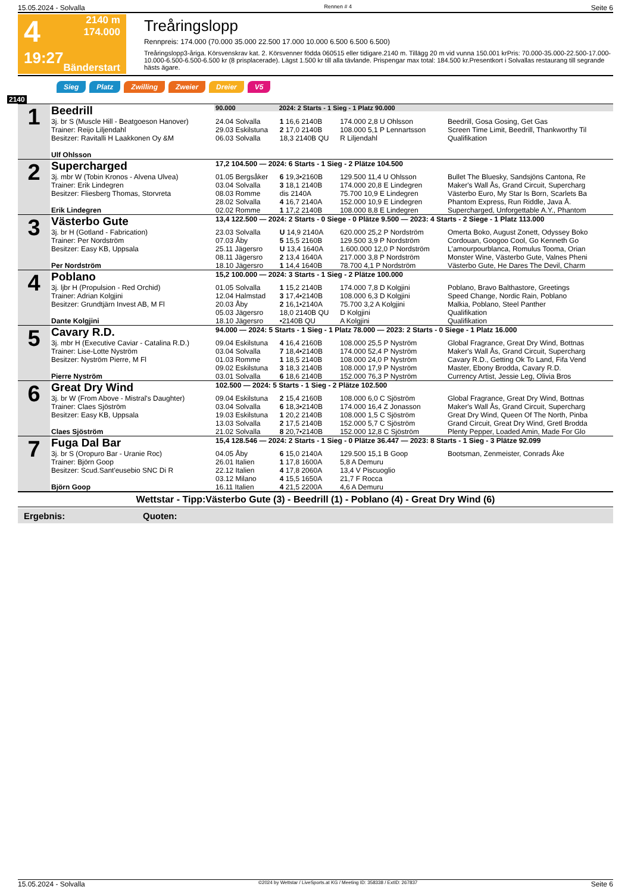15.05.2024 - Solvalla Rennen # 4 Seite 6
4
19:27
2140 m
174.000
Bänderstart
Treåringslopp
Rennpreis: 174.000 (70.000 35.000 22.500 17.000 10.000 6.500 6.500 6.500)
Treåringslopp3-åriga. Körsvenskrav kat. 2. Körsvenner födda 060515 eller tidigare.2140 m. Tillägg 20 m vid vunna 150.001 krPris: 70.000-35.000-22.500-17.000-10.000-6.500-6.500-6.500 kr (8 prisplacerade). Lägst 1.500 kr till alla tävlande. Prispengar max total: 184.500 kr.Presentkort i Solvallas restaurang till segrande hästs ägare.
Sieg Platz Zwilling Zweier Dreier V5
2140
| 1 | Beedrill | / 90.000 / 2024: 2 Starts - 1 Sieg - 1 Platz 90.000 / | | | |
| | 3j. br S (Muscle Hill - Beatgoeson Hanover) | 24.04 Solvalla | 1 16,6 2140B | 174.000 2,8 U Ohlsson | Beedrill, Gosa Gosing, Get Gas |
| | Trainer: Reijo Liljendahl | 29.03 Eskilstuna | 2 17,0 2140B | 108.000 5,1 P Lennartsson | Screen Time Limit, Beedrill, Thankworthy Til |
| | Besitzer: Ravitalli H Laakkonen Oy &M | 06.03 Solvalla | 18,3 2140B QU | R Liljendahl | Qualifikation |
| | Ulf Ohlsson | | | | |
| 2 | Supercharged | 17,2 104.500 — 2024: 6 Starts - 1 Sieg - 2 Plätze 104.500 | | | |
| | 3j. mbr W (Tobin Kronos - Alvena Ulvea) | 01.05 Bergsåker | 6 19,3•2160B | 129.500 11,4 U Ohlsson | Bullet The Bluesky, Sandsjöns Cantona, Re |
| | Trainer: Erik Lindegren | 03.04 Solvalla | 3 18,1 2140B | 174.000 20,8 E Lindegren | Maker's Wall Ås, Grand Circuit, Supercharg |
| | Besitzer: Fliesberg Thomas, Storvreta | 08.03 Romme | dis 2140A | 75.700 10,9 E Lindegren | Västerbo Euro, My Star Is Born, Scarlets Ba |
| | | 28.02 Solvalla | 4 16,7 2140A | 152.000 10,9 E Lindegren | Phantom Express, Run Riddle, Java Å. |
| | Erik Lindegren | 02.02 Romme | 1 17,2 2140B | 108.000 8,8 E Lindegren | Supercharged, Unforgettable A.Y., Phantom |
| 3 | Västerbo Gute | 13,4 122.500 — 2024: 2 Starts - 0 Siege - 0 Plätze 9.500 — 2023: 4 Starts - 2 Siege - 1 Platz 113.000 | | | |
| | 3j. br H (Gotland - Fabrication) | 23.03 Solvalla | U 14,9 2140A | 620.000 25,2 P Nordström | Omerta Boko, August Zonett, Odyssey Boko |
| | Trainer: Per Nordström | 07.03 Åby | 5 15,5 2160B | 129.500 3,9 P Nordström | Cordouan, Googoo Cool, Go Kenneth Go |
| | Besitzer: Easy KB, Uppsala | 25.11 Jägersro | U 13,4 1640A | 1.600.000 12,0 P Nordström | L'amourpourblanca, Romulus Tooma, Orian |
| | | 08.11 Jägersro | 2 13,4 1640A | 217.000 3,8 P Nordström | Monster Wine, Västerbo Gute, Valnes Pheni |
| | Per Nordström | 18.10 Jägersro | 1 14,4 1640B | 78.700 4,1 P Nordström | Västerbo Gute, He Dares The Devil, Charm |
| 4 | Poblano | 15,2 100.000 — 2024: 3 Starts - 1 Sieg - 2 Plätze 100.000 | | | |
| | 3j. ljbr H (Propulsion - Red Orchid) | 01.05 Solvalla | 1 15,2 2140B | 174.000 7,8 D Kolgjini | Poblano, Bravo Balthastore, Greetings |
| | Trainer: Adrian Kolgjini | 12.04 Halmstad | 3 17,4•2140B | 108.000 6,3 D Kolgjini | Speed Change, Nordic Rain, Poblano |
| | Besitzer: Grundtjärn Invest AB, M Fl | 20.03 Åby | 2 16,1•2140A | 75.700 3,2 A Kolgjini | Malkia, Poblano, Steel Panther |
| | | 05.03 Jägersro | 18,0 2140B QU | D Kolgjini | Qualifikation |
| | Dante Kolgjini | 18.10 Jägersro | •2140B QU | A Kolgjini | Qualifikation |
| 5 | Cavary R.D. | 94.000 — 2024: 5 Starts - 1 Sieg - 1 Platz 78.000 — 2023: 2 Starts - 0 Siege - 1 Platz 16.000 | | | |
| | 3j. mbr H (Executive Caviar - Catalina R.D.) | 09.04 Eskilstuna | 4 16,4 2160B | 108.000 25,5 P Nyström | Global Fragrance, Great Dry Wind, Bottnas |
| | Trainer: Lise-Lotte Nyström | 03.04 Solvalla | 7 18,4•2140B | 174.000 52,4 P Nyström | Maker's Wall Ås, Grand Circuit, Supercharg |
| | Besitzer: Nyström Pierre, M Fl | 01.03 Romme | 1 18,5 2140B | 108.000 24,0 P Nyström | Cavary R.D., Getting Ok To Land, Fifa Vend |
| | | 09.02 Eskilstuna | 3 18,3 2140B | 108.000 17,9 P Nyström | Master, Ebony Brodda, Cavary R.D. |
| | Pierre Nyström | 03.01 Solvalla | 6 18,6 2140B | 152.000 76,3 P Nyström | Currency Artist, Jessie Leg, Olivia Bros |
| 6 | Great Dry Wind | 102.500 — 2024: 5 Starts - 1 Sieg - 2 Plätze 102.500 | | | |
| | 3j. br W (From Above - Mistral's Daughter) | 09.04 Eskilstuna | 2 15,4 2160B | 108.000 6,0 C Sjöström | Global Fragrance, Great Dry Wind, Bottnas |
| | Trainer: Claes Sjöström | 03.04 Solvalla | 6 18,3•2140B | 174.000 16,4 Z Jonasson | Maker's Wall Ås, Grand Circuit, Supercharg |
| | Besitzer: Easy KB, Uppsala | 19.03 Eskilstuna | 1 20,2 2140B | 108.000 1,5 C Sjöström | Great Dry Wind, Queen Of The North, Pinba |
| | | 13.03 Solvalla | 2 17,5 2140B | 152.000 5,7 C Sjöström | Grand Circuit, Great Dry Wind, Gretl Brodda |
| | Claes Sjöström | 21.02 Solvalla | 8 20,7•2140B | 152.000 12,8 C Sjöström | Plenty Pepper, Loaded Amin, Made For Glo |
| 7 | Fuga Dal Bar | 15,4 128.546 — 2024: 2 Starts - 1 Sieg - 0 Plätze 36.447 — 2023: 8 Starts - 1 Sieg - 3 Plätze 92.099 | | | |
| | 3j. br S (Oropuro Bar - Uranie Roc) | 04.05 Åby | 6 15,0 2140A | 129.500 15,1 B Goop | Bootsman, Zenmeister, Conrads Åke |
| | Trainer: Björn Goop | 26.01 Italien | 1 17,8 1600A | 5,8 A Demuru | |
| | Besitzer: Scud.Sant'eusebio SNC Di R | 22.12 Italien | 4 17,8 2060A | 13,4 V Piscuoglio | |
| | | 03.12 Milano | 4 15,5 1650A | 21,7 F Rocca | |
| | Björn Goop | 16.11 Italien | 4 21,5 2200A | 4,6 A Demuru | |
Wettstar - Tipp:Västerbo Gute (3) - Beedrill (1) - Poblano (4) - Great Dry Wind (6)
Ergebnis: Quoten:
15.05.2024 - Solvalla ©2024 by Wettstar / LiveSports.at KG / Meeting ID: 358338 / ExtID: 267837 Seite 6